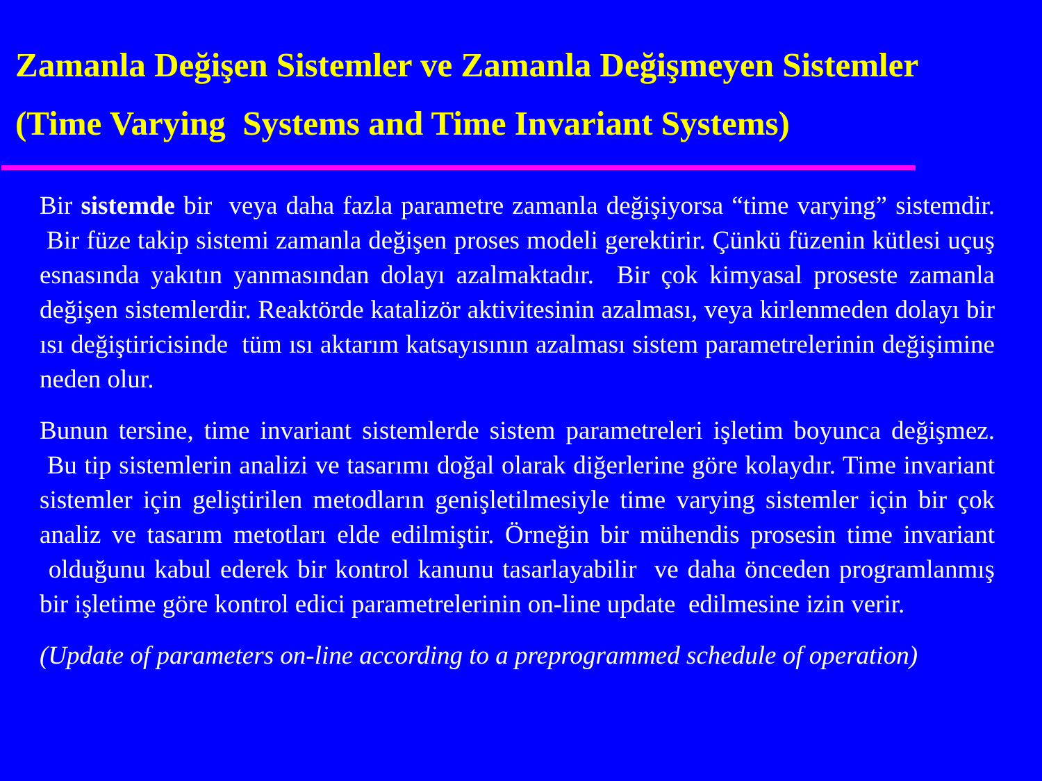Zamanla Değişen Sistemler ve Zamanla Değişmeyen Sistemler
(Time Varying Systems and Time Invariant Systems)
Bir sistemde bir veya daha fazla parametre zamanla değişiyorsa “time varying” sistemdir. Bir füze takip sistemi zamanla değişen proses modeli gerektirir. Çünkü füzenin kütlesi uçuş esnasında yakıtın yanmasından dolayı azalmaktadır. Bir çok kimyasal proseste zamanla değişen sistemlerdir. Reaktörde katalizör aktivitesinin azalması, veya kirlenmeden dolayı bir ısı değiştiricisinde tüm ısı aktarım katsayısının azalması sistem parametrelerinin değişimine neden olur.
Bunun tersine, time invariant sistemlerde sistem parametreleri işletim boyunca değişmez. Bu tip sistemlerin analizi ve tasarımı doğal olarak diğerlerine göre kolaydır. Time invariant sistemler için geliştirilen metodların genişletilmesiyle time varying sistemler için bir çok analiz ve tasarım metotları elde edilmiştir. Örneğin bir mühendis prosesin time invariant olduğunu kabul ederek bir kontrol kanunu tasarlayabilir ve daha önceden programlanmış bir işletime göre kontrol edici parametrelerinin on-line update edilmesine izin verir.
(Update of parameters on-line according to a preprogrammed schedule of operation)